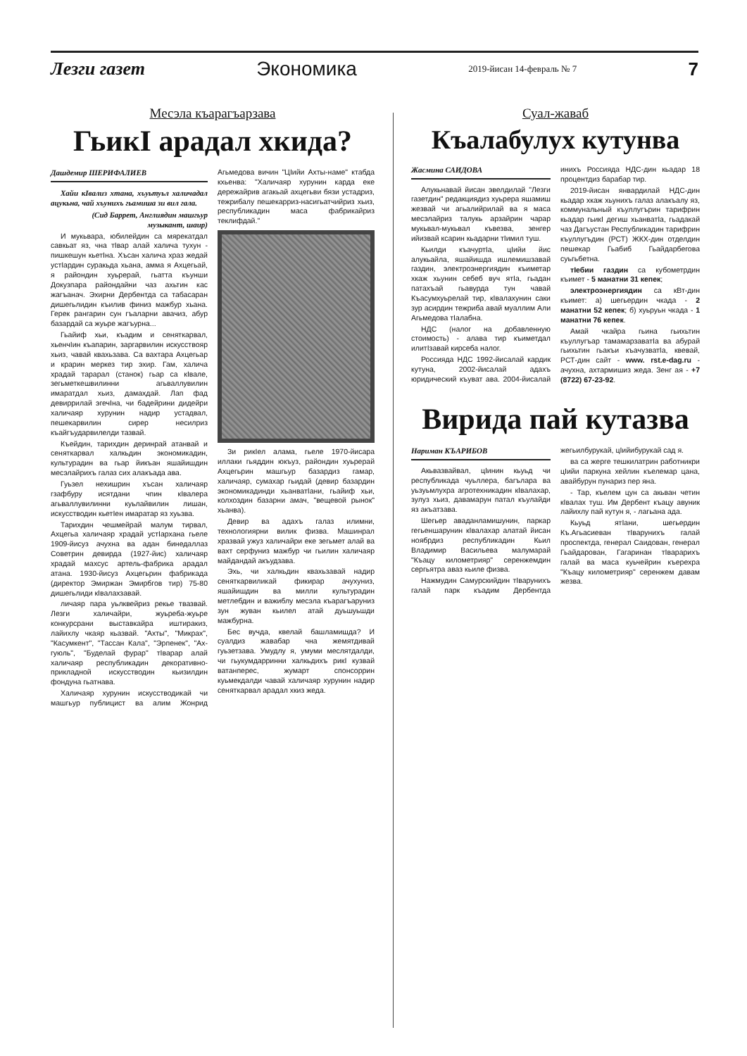Лезги газет Экономика 2019-йисан 14-февраль № 7 7
Месэла къарагъарзава
ГьикI арадал хкида?
Дашдемир ШЕРИФАЛИЕВ
Хайи кIвализ хтана, хъуьтуьл халичадал ацукьна, чай хъунихъ гьамиша зи вил гала.
(Сид Баррет, Англиядин машгьур музыкант, шаир)
И мукьвара, юбилейдин са мярекатдал савкьат яз, чна тIвар алай халича тухун - пишкешун кьетIна. Хъсан халича храз жедай устIардин суракьда хьана, амма я Ахцегьай, я райондин хуьрерай, гьатта къунши Докузпара райондайни чаз ахьтин кас жагъанач. Эхирни Дербентда са табасаран дишегьлидин къилив финиз мажбур хьана. Герек рангарин сун гъаларни авачиз, абур базардай са жуьре жагъурна...
Гьайиф хьи, къадим и сеняткарвал, хьенчIин къапарин, заргарвилин искусствояр хьиз, чавай квахьзава. Са вахтара Ахцегьар и крарин меркез тир эхир. Гам, халича храдай тарарал (станок) гьар са кIвале, зегьметкешвилинни агьваллувилин имаратдал хьиз, дамахдай. Лап фад девиррилай эгечIна, чи бадейрини дидейри халичаяр хурунин надир устадвал, пешекарвилин сирер несилриз къайгъударвилелди тазвай.
Къейдин, тарихдин деринрай атанвай и сеняткарвал халкьдин экономикадин, культурадин ва гьар йикъан яшайишдин месэлайрихъ галаз сих алакъада ава.
Гуьзел нехишрин хъсан халичаяр гзафбуру исятдани чпин кIвалера агьваллувилинни куьлайвилин лишан, искусстводин кьетIен имаратар яз хуьзва.
Тарихдин чешмейрай малум тирвал, Ахцегьа халичаяр храдай устIархана гьеле 1909-йисуз ачухна ва адан бинедаллаз Советрин девирда (1927-йис) халичаяр храдай махсус артель-фабрика арадал атана. 1930-йисуз Ахцегьрин фабрикада (директор Эмиржан Эмирбгов тир) 75-80 дишегьлиди кIвалахзавай.
личаяр пара уьлквейриз рекье твазвай. Лезги халичайри, жуьреба-жуьре конкурсрани выставкайра иштиракиз, лайихлу чкаяр кьазвай. "Ахты", "Микрах", "Касумкент", "Тассан Кала", "Эрпенек", "Ах-гуюль", "Буделай фурар" тIварар алай халичаяр республикадин декоративно-прикладной искусстводин кьизилдин фондуна гьатнава.
Халичаяр хурунин искусстводикай чи машгьур публицист ва алим Жонрид Агьмедова вичин "ЦIийи Ахты-наме" ктабда кхьенва: "Халичаяр хурунин карда еке дережайрив агакьай ахцегьви бязи устадриз, тежрибалу пешекарриз-насигьатчийриз хьиз, республикадин маса фабрикайриз теклифдай."
Зи рикIел алама, гьеле 1970-йисара иллаки гьяддин юкъуз, райондин хуьрерай Ахцегьрин машгьур базардиз гамар, халичаяр, сумахар гьидай (девир базардин экономикадинди хьанватIани, гьайиф хьи, колхоздин базарни амач, "вещевой рынок" хьанва).
Девир ва адахъ галаз илимни, технологиярни вилик физва. Машинрал хразвай ужуз халичайри еке зегьмет алай ва вахт серфуниз мажбур чи гьилин халичаяр майдандай акъудзава.
Эхь, чи халкьдин квахьзавай надир сеняткарвиликай фикирар ачухуниз, яшайишдин ва милли культурадин метлебдин и важиблу месэла къарагъаруниз зун жуван кьилел атай дуьшуьшди мажбурна.
Бес вучда, квелай башламишда? И суалдиз жавабар чна жемятдивай гуьзетзава. Умудлу я, умуми меслятдалди, чи гьукумдарринни халкьдихъ рикI кузвай ватанперес, жумарт спонсоррин куьмекдалди чавай халичаяр хурунин надир сеняткарвал арадал хкиз жеда.
Суал-жаваб
Къалабулух кутунва
Жасмина САИДОВА
Алукьнавай йисан эвелдилай "Лезги газетдин" редакциядиз хуьрера яшамиш жезвай чи агьалийрилай ва я маса месэлайриз талукь арзайрин чарар мукьвал-мукьвал къвезва, зенгер ийизвай ксарин кьадарни тIимил туш.
Кьилди къачуртIа, цIийи йис алукьайла, яшайишда ишлемишзавай газдин, электроэнергиядин къиметар хкаж хьунин себеб вуч ятIа, гьадан патахъай гьавурда тун чавай Къасумхуьрелай тир, кIвалахунин саки зур асирдин тежриба авай муаллим Али Агьмедова тIалабна.
НДС (налог на добавленную стоимость) - алава тир къиметдал илитIзавай кирсеба налог.
Россияда НДС 1992-йисалай кардик кутуна, 2002-йисалай адахъ юридический къуват ава. 2004-йисалай инихъ Россияда НДС-дин кьадар 18 процентдиз барабар тир.
2019-йисан январдилай НДС-дин кьадар хкаж хьунихъ галаз алакъалу яз, коммунальный къуллугърин тарифрин кьадар гьикI дегиш хьанватIа, гьадакай чаз Дагъустан Республикадин тарифрин къуллугъдин (РСТ) ЖКХ-дин отделдин пешекар Гьабиб Гьайдарбегова суьгьбетна.
тIебии газдин са кубометрдин къимет - 5 манатни 31 кепек;
электроэнергиядин са кВт-дин къимет: а) шегьердин чкада - 2 манатни 52 кепек; б) хуьруьн чкада - 1 манатни 76 кепек.
Амай чкайра гьина гьихьтин къуллугъар тамамарзаватIа ва абурай гьихьтин гьакъи къачузватIа, квевай, РСТ-дин сайт - www. rst.e-dag.ru - ачухна, ахтармишиз жеда. Зенг ая - +7 (8722) 67-23-92.
Вирида пай кутазва
Нариман КЪАРИБОВ
Акьвазвайвал, цIинин кьуьд чи республикада чуьллера, багълара ва уьзуьмлухра агротехникадин кIвалахар, зулуз хьиз, давамарун патал къулайди яз акъатзава.
Шегьер аваданламишунин, паркар гегьеншарунин кIвалахар алатай йисан ноябрдиз республикадин Кьил Владимир Васильева малумарай "Къацу километрияр" серенжемдин сергьятра аваз кьиле физва.
Нажмудин Самурскийдин тIварунихъ галай парк къадим Дербентда жегьилбурукай, цIийибурукай сад я.
ва са жерге тешкилатрин работникри цIийи паркуна хейлин къелемар цана, авайбурун пунариз пер яна.
- Тар, къелем цун са акьван четин кIвалах туш. Им Дербент къацу авуник лайихлу пай кутун я, - лагьана ада.
Кьуьд ятIани, шегьердин Къ.Агьасиеван тIварунихъ галай проспектда, генерал Саидован, генерал Гьайдарован, Гагаринан тIварарихъ галай ва маса куьчейрин къерехра "Къацу километрияр" серенжем давам жезва.